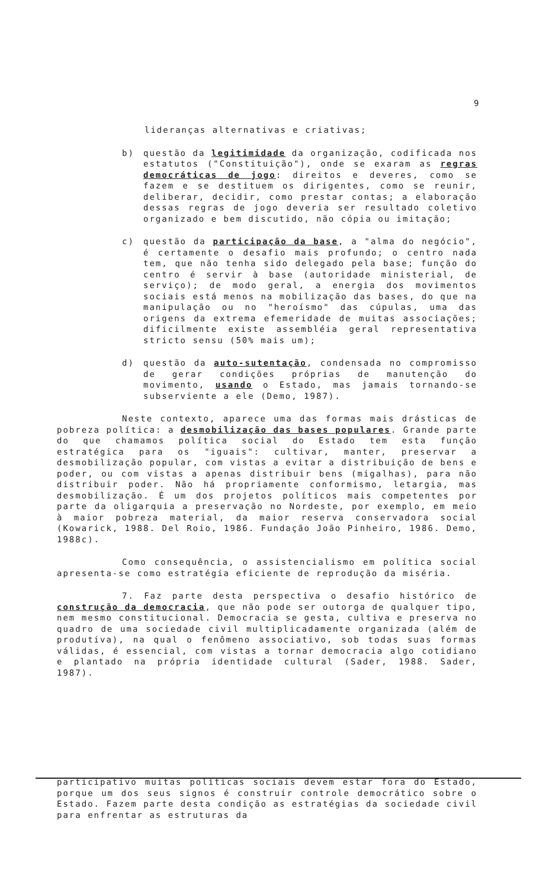9
lideranças alternativas e criativas;
b) questão da legitimidade da organização, codificada nos estatutos ("Constituição"), onde se exaram as regras democráticas de jogo: direitos e deveres, como se fazem e se destituem os dirigentes, como se reunir, deliberar, decidir, como prestar contas; a elaboração dessas regras de jogo deveria ser resultado coletivo organizado e bem discutido, não cópia ou imitação;
c) questão da participação da base, a "alma do negócio", é certamente o desafio mais profundo; o centro nada tem, que não tenha sido delegado pela base; função do centro é servir à base (autoridade ministerial, de serviço); de modo geral, a energia dos movimentos sociais está menos na mobilização das bases, do que na manipulação ou no "heroísmo" das cúpulas, uma das origens da extrema efemeridade de muitas associações; dificilmente existe assembléia geral representativa stricto sensu (50% mais um);
d) questão da auto-sutentação, condensada no compromisso de gerar condições próprias de manutenção do movimento, usando o Estado, mas jamais tornando-se subserviente a ele (Demo, 1987).
Neste contexto, aparece uma das formas mais drásticas de pobreza política: a desmobilização das bases populares. Grande parte do que chamamos política social do Estado tem esta função estratégica para os "iguais": cultivar, manter, preservar a desmobilização popular, com vistas a evitar a distribuição de bens e poder, ou com vistas a apenas distribuir bens (migalhas), para não distribuir poder. Não há propriamente conformismo, letargia, mas desmobilização. É um dos projetos políticos mais competentes por parte da oligarquia a preservação no Nordeste, por exemplo, em meio à maior pobreza material, da maior reserva conservadora social (Kowarick, 1988. Del Roio, 1986. Fundação João Pinheiro, 1986. Demo, 1988c).
Como consequência, o assistencialismo em política social apresenta-se como estratégia eficiente de reprodução da miséria.
7. Faz parte desta perspectiva o desafio histórico de construção da democracia, que não pode ser outorga de qualquer tipo, nem mesmo constitucional. Democracia se gesta, cultiva e preserva no quadro de uma sociedade civil multiplicadamente organizada (além de produtiva), na qual o fenômeno associativo, sob todas suas formas válidas, é essencial, com vistas a tornar democracia algo cotidiano e plantado na própria identidade cultural (Sader, 1988. Sader, 1987).
participativo muitas políticas sociais devem estar fora do Estado, porque um dos seus signos é construir controle democrático sobre o Estado. Fazem parte desta condição as estratégias da sociedade civil para enfrentar as estruturas da